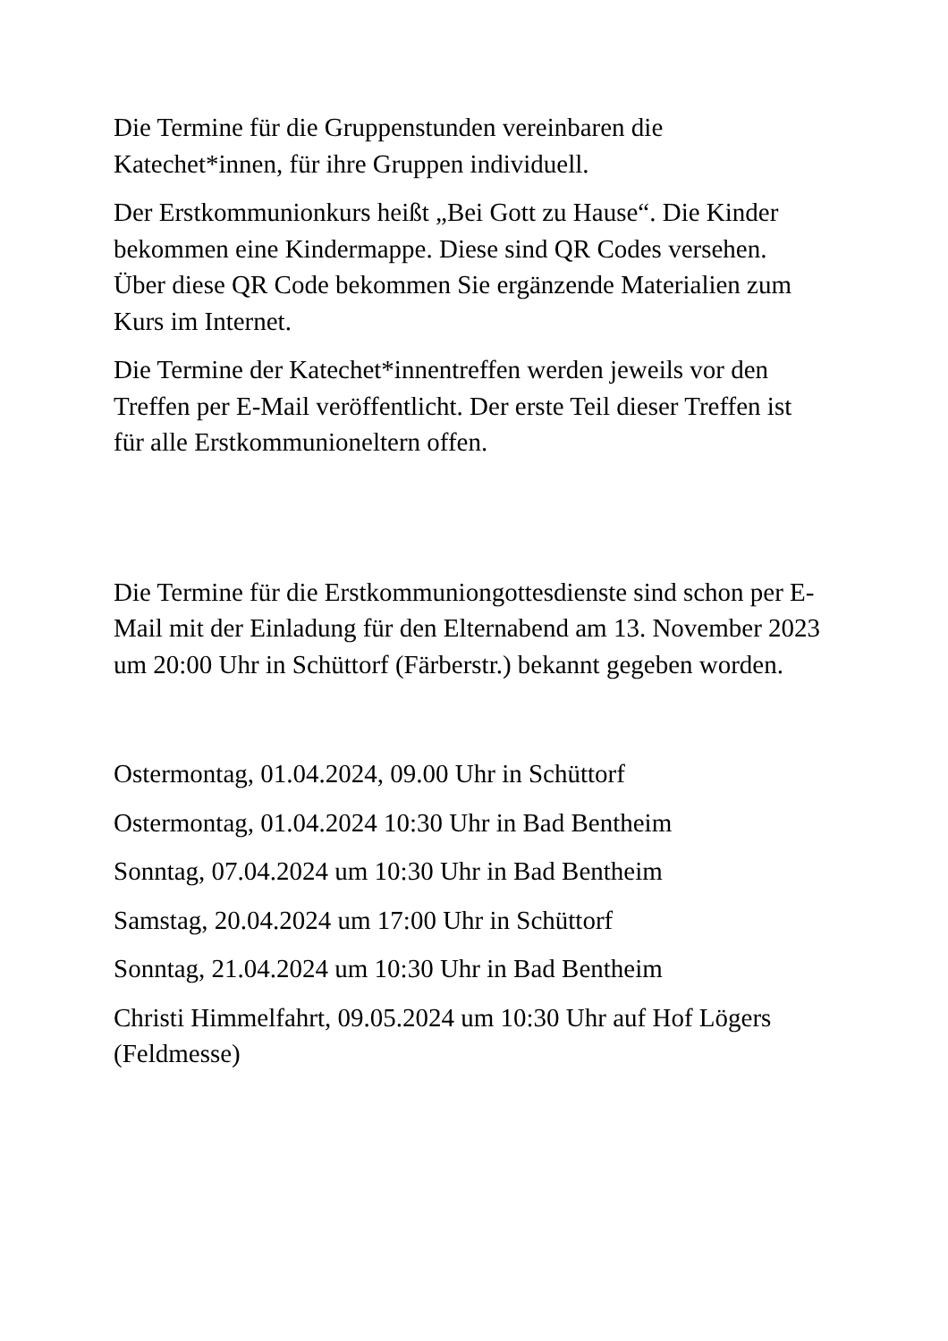Die Termine für die Gruppenstunden vereinbaren die Katechet*innen, für ihre Gruppen individuell.
Der Erstkommunionkurs heißt „Bei Gott zu Hause“. Die Kinder bekommen eine Kindermappe. Diese sind QR Codes versehen. Über diese QR Code bekommen Sie ergänzende Materialien zum Kurs im Internet.
Die Termine der Katechet*innentreffen werden jeweils vor den Treffen per E-Mail veröffentlicht. Der erste Teil dieser Treffen ist für alle Erstkommunioneltern offen.
Die Termine für die Erstkommuniongottesdienste sind schon per E-Mail mit der Einladung für den Elternabend am 13. November 2023 um 20:00 Uhr in Schüttorf (Färberstr.) bekannt gegeben worden.
Ostermontag, 01.04.2024, 09.00 Uhr in Schüttorf
Ostermontag, 01.04.2024 10:30 Uhr in Bad Bentheim
Sonntag, 07.04.2024 um 10:30 Uhr in Bad Bentheim
Samstag, 20.04.2024 um 17:00 Uhr in Schüttorf
Sonntag, 21.04.2024 um 10:30 Uhr in Bad Bentheim
Christi Himmelfahrt, 09.05.2024 um 10:30 Uhr auf Hof Lögers (Feldmesse)